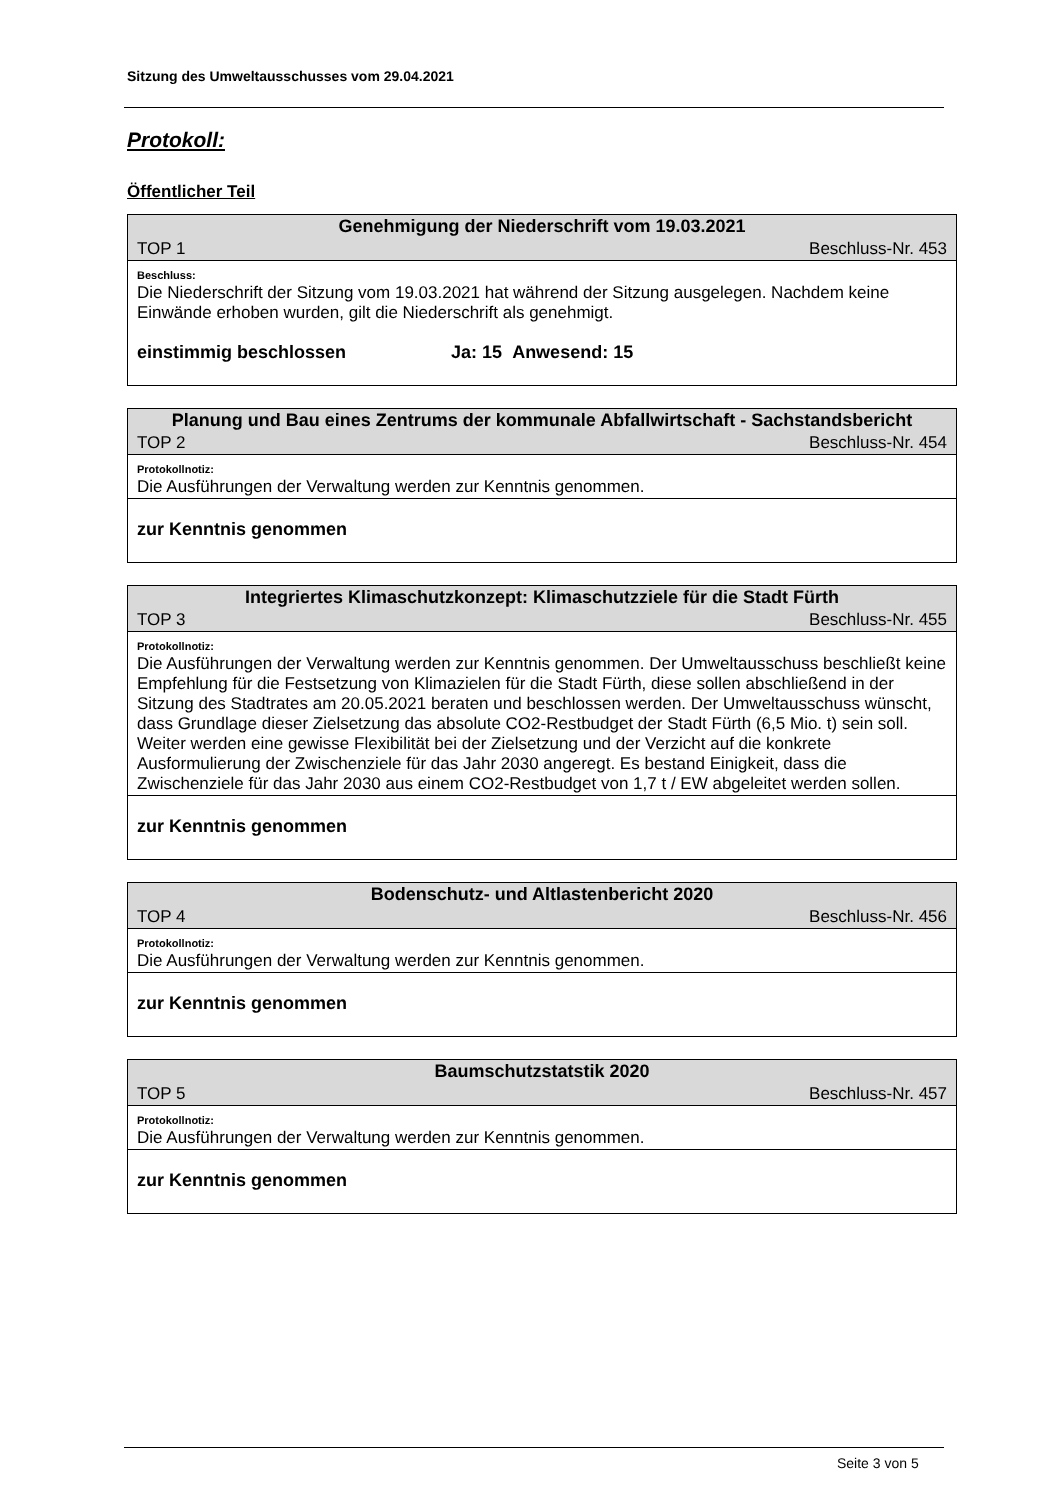Sitzung des Umweltausschusses vom 29.04.2021
Protokoll:
Öffentlicher Teil
| Genehmigung der Niederschrift vom 19.03.2021 | |
| TOP 1 | Beschluss-Nr. 453 |
| Beschluss: | |
| Die Niederschrift der Sitzung vom 19.03.2021 hat während der Sitzung ausgelegen. Nachdem keine Einwände erhoben wurden, gilt die Niederschrift als genehmigt. | |
| einstimmig beschlossen Ja: 15 Anwesend: 15 | |
| Planung und Bau eines Zentrums der kommunale Abfallwirtschaft - Sachstandsbericht | |
| TOP 2 | Beschluss-Nr. 454 |
| Protokollnotiz: | |
| Die Ausführungen der Verwaltung werden zur Kenntnis genommen. | |
| zur Kenntnis genommen | |
| Integriertes Klimaschutzkonzept: Klimaschutzziele für die Stadt Fürth | |
| TOP 3 | Beschluss-Nr. 455 |
| Protokollnotiz: | |
| Die Ausführungen der Verwaltung werden zur Kenntnis genommen. Der Umweltausschuss beschließt keine Empfehlung für die Festsetzung von Klimazielen für die Stadt Fürth, diese sollen abschließend in der Sitzung des Stadtrates am 20.05.2021 beraten und beschlossen werden. Der Umweltausschuss wünscht, dass Grundlage dieser Zielsetzung das absolute CO2-Restbudget der Stadt Fürth (6,5 Mio. t) sein soll. Weiter werden eine gewisse Flexibilität bei der Zielsetzung und der Verzicht auf die konkrete Ausformulierung der Zwischenziele für das Jahr 2030 angeregt. Es bestand Einigkeit, dass die Zwischenziele für das Jahr 2030 aus einem CO2-Restbudget von 1,7 t / EW abgeleitet werden sollen. | |
| zur Kenntnis genommen | |
| Bodenschutz- und Altlastenbericht 2020 | |
| TOP 4 | Beschluss-Nr. 456 |
| Protokollnotiz: | |
| Die Ausführungen der Verwaltung werden zur Kenntnis genommen. | |
| zur Kenntnis genommen | |
| Baumschutzstatstik 2020 | |
| TOP 5 | Beschluss-Nr. 457 |
| Protokollnotiz: | |
| Die Ausführungen der Verwaltung werden zur Kenntnis genommen. | |
| zur Kenntnis genommen | |
Seite 3 von 5